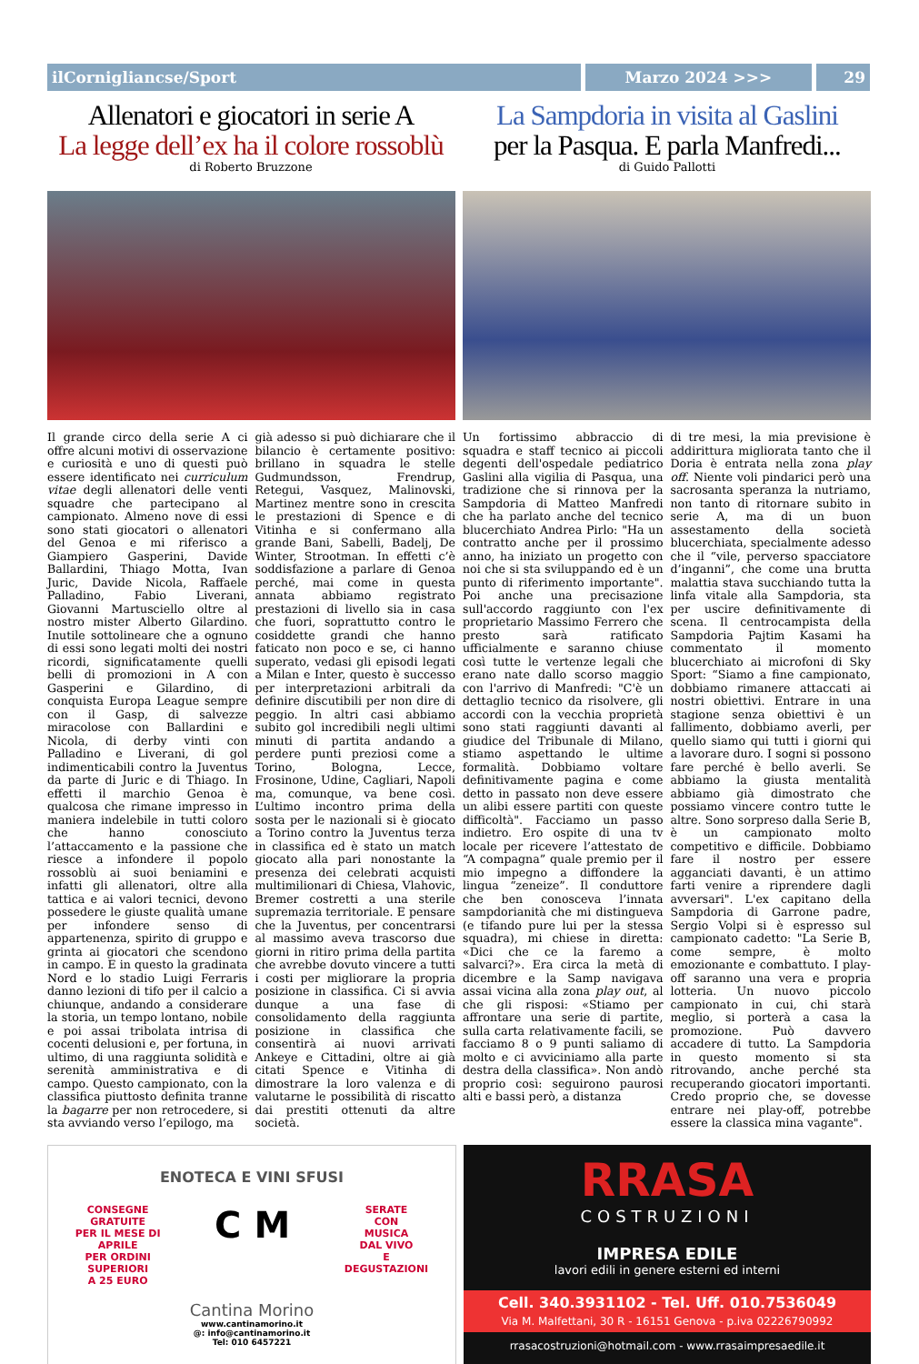ilCornigliancse/Sport Marzo 2024 >>> 29
Allenatori e giocatori in serie A
La legge dell’ex ha il colore rossoblù
di Roberto Bruzzone
La Sampdoria in visita al Gaslini
per la Pasqua. E parla Manfredi...
di Guido Pallotti
Il grande circo della serie A ci offre alcuni motivi di osservazione e curiosità e uno di questi può essere identificato nei curriculum vitae degli allenatori delle venti squadre che partecipano al campionato. Almeno nove di essi sono stati giocatori o allenatori del Genoa e mi riferisco a Giampiero Gasperini, Davide Ballardini, Thiago Motta, Ivan Juric, Davide Nicola, Raffaele Palladino, Fabio Liverani, Giovanni Martusciello oltre al nostro mister Alberto Gilardino. Inutile sottolineare che a ognuno di essi sono legati molti dei nostri ricordi, significatamente quelli belli di promozioni in A con Gasperini e Gilardino, di conquista Europa League sempre con il Gasp, di salvezze miracolose con Ballardini e Nicola, di derby vinti con Palladino e Liverani, di gol indimenticabili contro la Juventus da parte di Juric e di Thiago. In effetti il marchio Genoa è qualcosa che rimane impresso in maniera indelebile in tutti coloro che hanno conosciuto l’attaccamento e la passione che riesce a infondere il popolo rossoblù ai suoi beniamini e infatti gli allenatori, oltre alla tattica e ai valori tecnici, devono possedere le giuste qualità umane per infondere senso di appartenenza, spirito di gruppo e grinta ai giocatori che scendono in campo. E in questo la gradinata Nord e lo stadio Luigi Ferraris danno lezioni di tifo per il calcio a chiunque, andando a considerare la storia, un tempo lontano, nobile e poi assai tribolata intrisa di cocenti delusioni e, per fortuna, in ultimo, di una raggiunta solidità e serenità amministrativa e di campo. Questo campionato, con la classifica piuttosto definita tranne la bagarre per non retrocedere, si sta avviando verso l’epilogo, ma
già adesso si può dichiarare che il bilancio è certamente positivo: brillano in squadra le stelle Gudmundsson, Frendrup, Retegui, Vasquez, Malinovski, Martinez mentre sono in crescita le prestazioni di Spence e di Vitinha e si confermano alla grande Bani, Sabelli, Badelj, De Winter, Strootman. In effetti c’è soddisfazione a parlare di Genoa perché, mai come in questa annata abbiamo registrato prestazioni di livello sia in casa che fuori, soprattutto contro le cosiddette grandi che hanno faticato non poco e se, ci hanno superato, vedasi gli episodi legati a Milan e Inter, questo è successo per interpretazioni arbitrali da definire discutibili per non dire di peggio. In altri casi abbiamo subito gol incredibili negli ultimi minuti di partita andando a perdere punti preziosi come a Torino, Bologna, Lecce, Frosinone, Udine, Cagliari, Napoli ma, comunque, va bene così. L’ultimo incontro prima della sosta per le nazionali si è giocato a Torino contro la Juventus terza in classifica ed è stato un match giocato alla pari nonostante la presenza dei celebrati acquisti multimilionari di Chiesa, Vlahovic, Bremer costretti a una sterile supremazia territoriale. E pensare che la Juventus, per concentrarsi al massimo aveva trascorso due giorni in ritiro prima della partita che avrebbe dovuto vincere a tutti i costi per migliorare la propria posizione in classifica. Ci si avvia dunque a una fase di consolidamento della raggiunta posizione in classifica che consentirà ai nuovi arrivati Ankeye e Cittadini, oltre ai già citati Spence e Vitinha di dimostrare la loro valenza e di valutarne le possibilità di riscatto dai prestiti ottenuti da altre società.
Un fortissimo abbraccio di squadra e staff tecnico ai piccoli degenti dell'ospedale pediatrico Gaslini alla vigilia di Pasqua, una tradizione che si rinnova per la Sampdoria di Matteo Manfredi che ha parlato anche del tecnico blucerchiato Andrea Pirlo: "Ha un contratto anche per il prossimo anno, ha iniziato un progetto con noi che si sta sviluppando ed è un punto di riferimento importante". Poi anche una precisazione sull'accordo raggiunto con l'ex proprietario Massimo Ferrero che presto sarà ratificato ufficialmente e saranno chiuse così tutte le vertenze legali che erano nate dallo scorso maggio con l'arrivo di Manfredi: "C'è un dettaglio tecnico da risolvere, gli accordi con la vecchia proprietà sono stati raggiunti davanti al giudice del Tribunale di Milano, stiamo aspettando le ultime formalità. Dobbiamo voltare definitivamente pagina e come detto in passato non deve essere un alibi essere partiti con queste difficoltà". Facciamo un passo indietro. Ero ospite di una tv locale per ricevere l’attestato de “A compagna” quale premio per il mio impegno a diffondere la lingua “zeneize”. Il conduttore che ben conosceva l’innata sampdorianità che mi distingueva (e tifando pure lui per la stessa squadra), mi chiese in diretta: «Dici che ce la faremo a salvarci?». Era circa la metà di dicembre e la Samp navigava assai vicina alla zona play out, al che gli risposi: «Stiamo per affrontare una serie di partite, sulla carta relativamente facili, se facciamo 8 o 9 punti saliamo di molto e ci avviciniamo alla parte destra della classifica». Non andò proprio così: seguirono paurosi alti e bassi però, a distanza
di tre mesi, la mia previsione è addirittura migliorata tanto che il Doria è entrata nella zona play off. Niente voli pindarici però una sacrosanta speranza la nutriamo, non tanto di ritornare subito in serie A, ma di un buon assestamento della società blucerchiata, specialmente adesso che il “vile, perverso spacciatore d’inganni”, che come una brutta malattia stava succhiando tutta la linfa vitale alla Sampdoria, sta per uscire definitivamente di scena. Il centrocampista della Sampdoria Pajtim Kasami ha commentato il momento blucerchiato ai microfoni di Sky Sport: “Siamo a fine campionato, dobbiamo rimanere attaccati ai nostri obiettivi. Entrare in una stagione senza obiettivi è un fallimento, dobbiamo averli, per quello siamo qui tutti i giorni qui a lavorare duro. I sogni si possono fare perché è bello averli. Se abbiamo la giusta mentalità abbiamo già dimostrato che possiamo vincere contro tutte le altre. Sono sorpreso dalla Serie B, è un campionato molto competitivo e difficile. Dobbiamo fare il nostro per essere agganciati davanti, è un attimo farti venire a riprendere dagli avversari". L'ex capitano della Sampdoria di Garrone padre, Sergio Volpi si è espresso sul campionato cadetto: "La Serie B, come sempre, è molto emozionante e combattuto. I play-off saranno una vera e propria lotteria. Un nuovo piccolo campionato in cui, chi starà meglio, si porterà a casa la promozione. Può davvero accadere di tutto. La Sampdoria in questo momento si sta ritrovando, anche perché sta recuperando giocatori importanti. Credo proprio che, se dovesse entrare nei play-off, potrebbe essere la classica mina vagante".
ENOTECA E VINI SFUSI
CONSEGNE
GRATUITE
PER IL MESE DI
APRILE
PER ORDINI
SUPERIORI
A 25 EURO
C M
SERATE
CON
MUSICA
DAL VIVO
E
DEGUSTAZIONI
Cantina Morino
www.cantinamorino.it
@: info@cantinamorino.it
Tel: 010 6457221
RRASA
COSTRUZIONI
IMPRESA EDILE
lavori edili in genere esterni ed interni
Cell. 340.3931102 - Tel. Uff. 010.7536049
Via M. Malfettani, 30 R - 16151 Genova - p.iva 02226790992
rrasacostruzioni@hotmail.com - www.rrasaimpresaedile.it